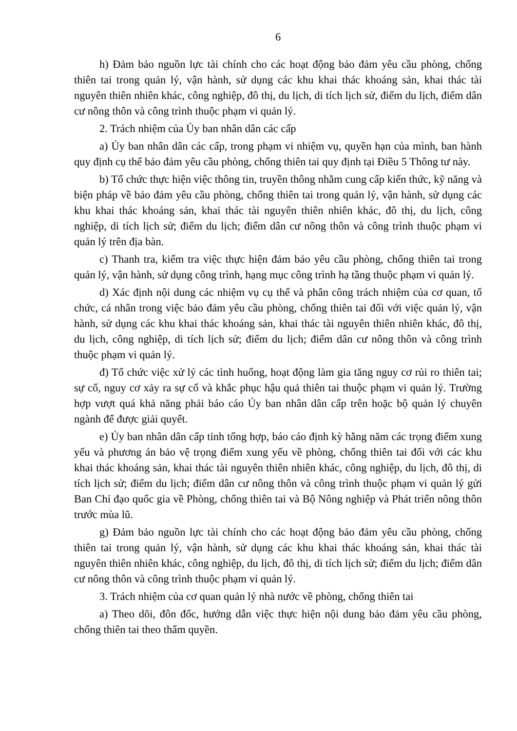6
h) Đảm bảo nguồn lực tài chính cho các hoạt động bảo đảm yêu cầu phòng, chống thiên tai trong quản lý, vận hành, sử dụng các khu khai thác khoáng sản, khai thác tài nguyên thiên nhiên khác, công nghiệp, đô thị, du lịch, di tích lịch sử, điểm du lịch, điểm dân cư nông thôn và công trình thuộc phạm vi quản lý.
2. Trách nhiệm của Ủy ban nhân dân các cấp
a) Ủy ban nhân dân các cấp, trong phạm vi nhiệm vụ, quyền hạn của mình, ban hành quy định cụ thể bảo đảm yêu cầu phòng, chống thiên tai quy định tại Điều 5 Thông tư này.
b) Tổ chức thực hiện việc thông tin, truyền thông nhằm cung cấp kiến thức, kỹ năng và biện pháp về bảo đảm yêu cầu phòng, chống thiên tai trong quản lý, vận hành, sử dụng các khu khai thác khoáng sản, khai thác tài nguyên thiên nhiên khác, đô thị, du lịch, công nghiệp, di tích lịch sử; điểm du lịch; điểm dân cư nông thôn và công trình thuộc phạm vi quản lý trên địa bàn.
c) Thanh tra, kiểm tra việc thực hiện đảm bảo yêu cầu phòng, chống thiên tai trong quản lý, vận hành, sử dụng công trình, hạng mục công trình hạ tầng thuộc phạm vi quản lý.
d) Xác định nội dung các nhiệm vụ cụ thể và phân công trách nhiệm của cơ quan, tổ chức, cá nhân trong việc bảo đảm yêu cầu phòng, chống thiên tai đối với việc quản lý, vận hành, sử dụng các khu khai thác khoáng sản, khai thác tài nguyên thiên nhiên khác, đô thị, du lịch, công nghiệp, di tích lịch sử; điểm du lịch; điểm dân cư nông thôn và công trình thuộc phạm vi quản lý.
đ) Tổ chức việc xử lý các tình huống, hoạt động làm gia tăng nguy cơ rủi ro thiên tai; sự cố, nguy cơ xảy ra sự cố và khắc phục hậu quả thiên tai thuộc phạm vi quản lý. Trường hợp vượt quá khả năng phải báo cáo Ủy ban nhân dân cấp trên hoặc bộ quản lý chuyên ngành để được giải quyết.
e) Ủy ban nhân dân cấp tỉnh tổng hợp, báo cáo định kỳ hằng năm các trọng điểm xung yếu và phương án bảo vệ trọng điểm xung yếu về phòng, chống thiên tai đối với các khu khai thác khoáng sản, khai thác tài nguyên thiên nhiên khác, công nghiệp, du lịch, đô thị, di tích lịch sử; điểm du lịch; điểm dân cư nông thôn và công trình thuộc phạm vi quản lý gửi Ban Chỉ đạo quốc gia về Phòng, chống thiên tai và Bộ Nông nghiệp và Phát triển nông thôn trước mùa lũ.
g) Đảm bảo nguồn lực tài chính cho các hoạt động bảo đảm yêu cầu phòng, chống thiên tai trong quản lý, vận hành, sử dụng các khu khai thác khoáng sản, khai thác tài nguyên thiên nhiên khác, công nghiệp, du lịch, đô thị, di tích lịch sử; điểm du lịch; điểm dân cư nông thôn và công trình thuộc phạm vi quản lý.
3. Trách nhiệm của cơ quan quản lý nhà nước về phòng, chống thiên tai
a) Theo dõi, đôn đốc, hướng dẫn việc thực hiện nội dung bảo đảm yêu cầu phòng, chống thiên tai theo thẩm quyền.